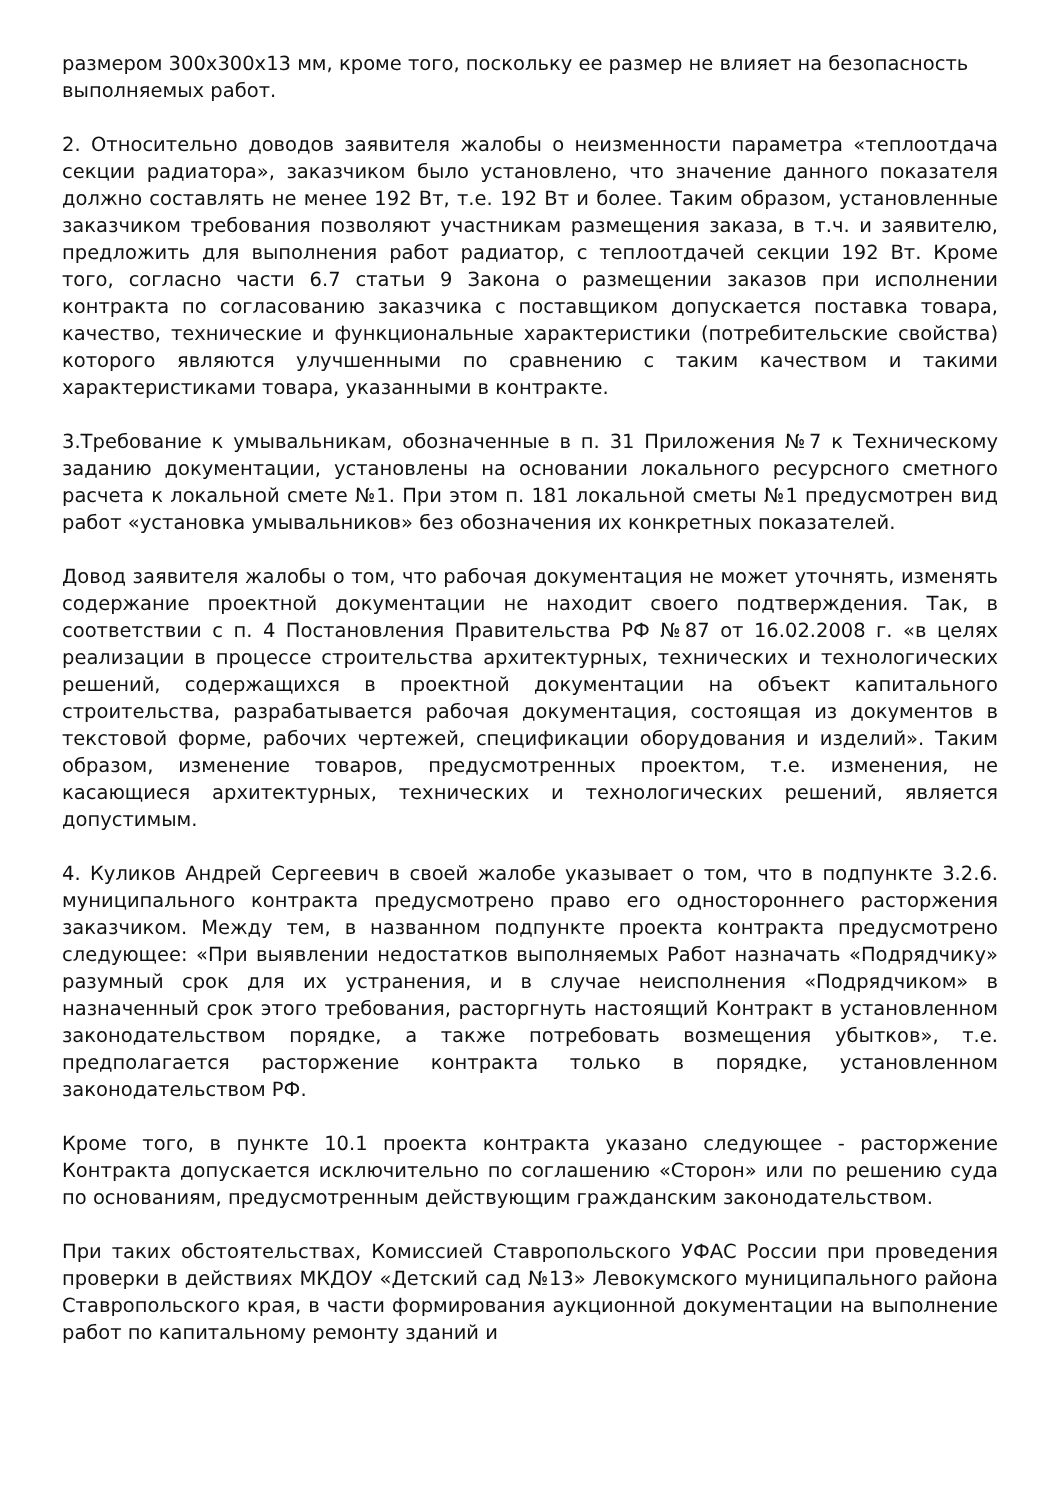размером 300х300х13 мм, кроме того, поскольку ее размер не влияет на безопасность
выполняемых работ.
2. Относительно доводов заявителя жалобы о неизменности параметра «теплоотдача секции радиатора», заказчиком было установлено, что значение данного показателя должно составлять не менее 192 Вт, т.е. 192 Вт и более. Таким образом, установленные заказчиком требования позволяют участникам размещения заказа, в т.ч. и заявителю, предложить для выполнения работ радиатор, с теплоотдачей секции 192 Вт. Кроме того, согласно части 6.7 статьи 9 Закона о размещении заказов при исполнении контракта по согласованию заказчика с поставщиком допускается поставка товара, качество, технические и функциональные характеристики (потребительские свойства) которого являются улучшенными по сравнению с таким качеством и такими характеристиками товара, указанными в контракте.
3.Требование к умывальникам, обозначенные в п. 31 Приложения №7 к Техническому заданию документации, установлены на основании локального ресурсного сметного расчета к локальной смете №1. При этом п. 181 локальной сметы №1 предусмотрен вид работ «установка умывальников» без обозначения их конкретных показателей.
Довод заявителя жалобы о том, что рабочая документация не может уточнять, изменять содержание проектной документации не находит своего подтверждения. Так, в соответствии с п. 4 Постановления Правительства РФ №87 от 16.02.2008 г. «в целях реализации в процессе строительства архитектурных, технических и технологических решений, содержащихся в проектной документации на объект капитального строительства, разрабатывается рабочая документация, состоящая из документов в текстовой форме, рабочих чертежей, спецификации оборудования и изделий». Таким образом, изменение товаров, предусмотренных проектом, т.е. изменения, не касающиеся архитектурных, технических и технологических решений, является допустимым.
4. Куликов Андрей Сергеевич в своей жалобе указывает о том, что в подпункте 3.2.6. муниципального контракта предусмотрено право его одностороннего расторжения заказчиком. Между тем, в названном подпункте проекта контракта предусмотрено следующее: «При выявлении недостатков выполняемых Работ назначать «Подрядчику» разумный срок для их устранения, и в случае неисполнения «Подрядчиком» в назначенный срок этого требования, расторгнуть настоящий Контракт в установленном законодательством порядке, а также потребовать возмещения убытков», т.е. предполагается расторжение контракта только в порядке, установленном законодательством РФ.
Кроме того, в пункте 10.1 проекта контракта указано следующее - расторжение Контракта допускается исключительно по соглашению «Сторон» или по решению суда по основаниям, предусмотренным действующим гражданским законодательством.
При таких обстоятельствах, Комиссией Ставропольского УФАС России при проведения проверки в действиях МКДОУ «Детский сад №13» Левокумского муниципального района Ставропольского края, в части формирования аукционной документации на выполнение работ по капитальному ремонту зданий и